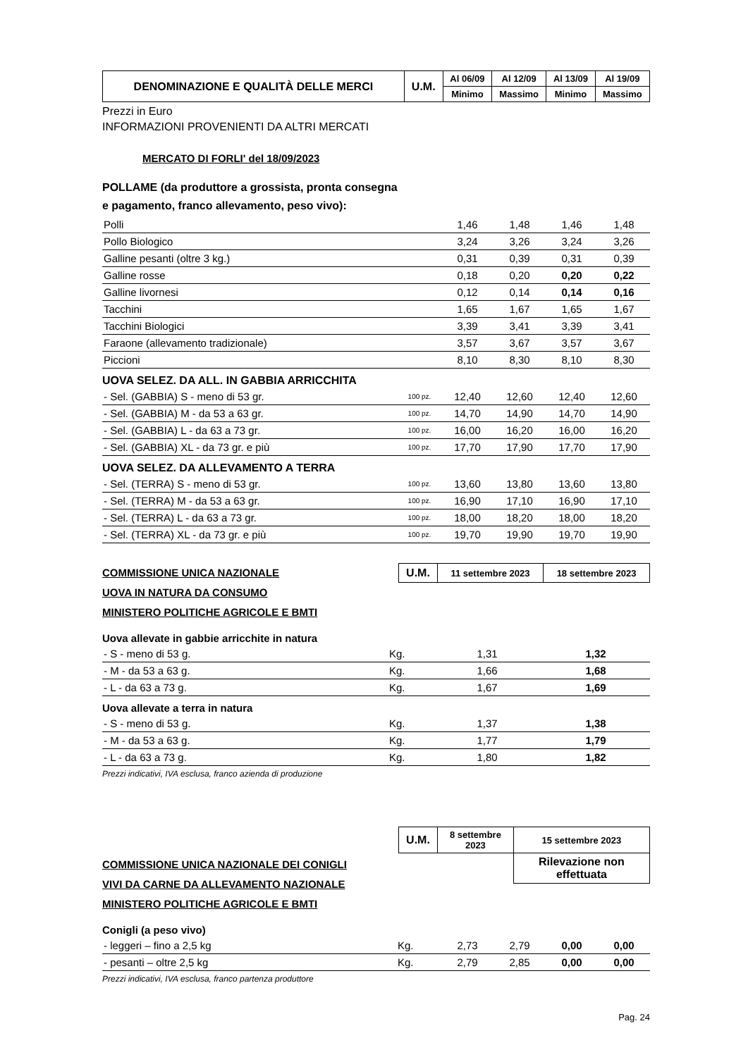| DENOMINAZIONE E QUALITÀ DELLE MERCI | U.M. | Al 06/09 | Al 12/09 | Al 13/09 | Al 19/09 |
| | | Minimo | Massimo | Minimo | Massimo |
Prezzi in Euro
INFORMAZIONI PROVENIENTI DA ALTRI MERCATI
MERCATO DI FORLI' del 18/09/2023
POLLAME (da produttore a grossista, pronta consegna
e pagamento, franco allevamento, peso vivo):
| Polli | | 1,46 | 1,48 | 1,46 | 1,48 |
| Pollo Biologico | | 3,24 | 3,26 | 3,24 | 3,26 |
| Galline pesanti (oltre 3 kg.) | | 0,31 | 0,39 | 0,31 | 0,39 |
| Galline rosse | | 0,18 | 0,20 | 0,20 | 0,22 |
| Galline livornesi | | 0,12 | 0,14 | 0,14 | 0,16 |
| Tacchini | | 1,65 | 1,67 | 1,65 | 1,67 |
| Tacchini Biologici | | 3,39 | 3,41 | 3,39 | 3,41 |
| Faraone (allevamento tradizionale) | | 3,57 | 3,67 | 3,57 | 3,67 |
| Piccioni | | 8,10 | 8,30 | 8,10 | 8,30 |
UOVA SELEZ. DA ALL. IN GABBIA ARRICCHITA
| - Sel. (GABBIA) S - meno di 53 gr. | 100 pz. | 12,40 | 12,60 | 12,40 | 12,60 |
| - Sel. (GABBIA) M - da 53 a 63 gr. | 100 pz. | 14,70 | 14,90 | 14,70 | 14,90 |
| - Sel. (GABBIA) L - da 63 a 73 gr. | 100 pz. | 16,00 | 16,20 | 16,00 | 16,20 |
| - Sel. (GABBIA) XL - da 73 gr. e più | 100 pz. | 17,70 | 17,90 | 17,70 | 17,90 |
UOVA SELEZ. DA ALLEVAMENTO A TERRA
| - Sel. (TERRA) S - meno di 53 gr. | 100 pz. | 13,60 | 13,80 | 13,60 | 13,80 |
| - Sel. (TERRA) M - da 53 a 63 gr. | 100 pz. | 16,90 | 17,10 | 16,90 | 17,10 |
| - Sel. (TERRA) L - da 63 a 73 gr. | 100 pz. | 18,00 | 18,20 | 18,00 | 18,20 |
| - Sel. (TERRA) XL - da 73 gr. e più | 100 pz. | 19,70 | 19,90 | 19,70 | 19,90 |
COMMISSIONE UNICA NAZIONALE
UOVA IN NATURA DA CONSUMO
MINISTERO POLITICHE AGRICOLE E BMTI
| U.M. | 11 settembre 2023 | 18 settembre 2023 |
Uova allevate in gabbie arricchite in natura
| - S - meno di 53 g. | Kg. | 1,31 | 1,32 |
| - M - da 53 a 63 g. | Kg. | 1,66 | 1,68 |
| - L - da 63 a 73 g. | Kg. | 1,67 | 1,69 |
Uova allevate a terra in natura
| - S - meno di 53 g. | Kg. | 1,37 | 1,38 |
| - M - da 53 a 63 g. | Kg. | 1,77 | 1,79 |
| - L - da 63 a 73 g. | Kg. | 1,80 | 1,82 |
Prezzi indicativi, IVA esclusa, franco azienda di produzione
COMMISSIONE UNICA NAZIONALE DEI CONIGLI
VIVI DA CARNE DA ALLEVAMENTO NAZIONALE
MINISTERO POLITICHE AGRICOLE E BMTI
| U.M. | 8 settembre 2023 | 15 settembre 2023 |
| | | Rilevazione non effettuata |
Conigli (a peso vivo)
| - leggeri – fino a 2,5 kg | Kg. | 2,73 | 2,79 | 0,00 | 0,00 |
| - pesanti – oltre 2,5 kg | Kg. | 2,79 | 2,85 | 0,00 | 0,00 |
Prezzi indicativi, IVA esclusa, franco partenza produttore
Pag. 24